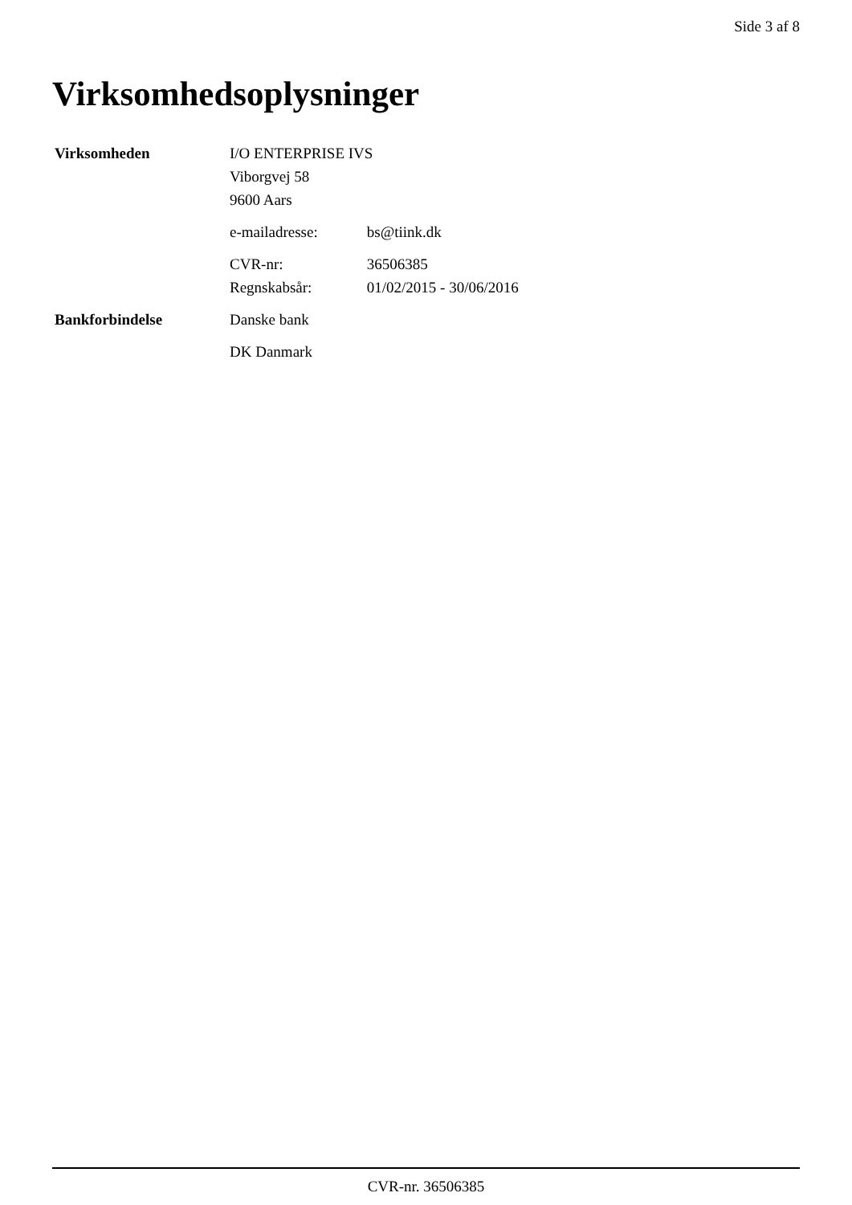Side 3 af 8
Virksomhedsoplysninger
Virksomheden I/O ENTERPRISE IVS
Viborgvej 58
9600 Aars
e-mailadresse: bs@tiink.dk
CVR-nr: 36506385
Regnskabsår: 01/02/2015 - 30/06/2016
Bankforbindelse Danske bank
DK Danmark
CVR-nr. 36506385